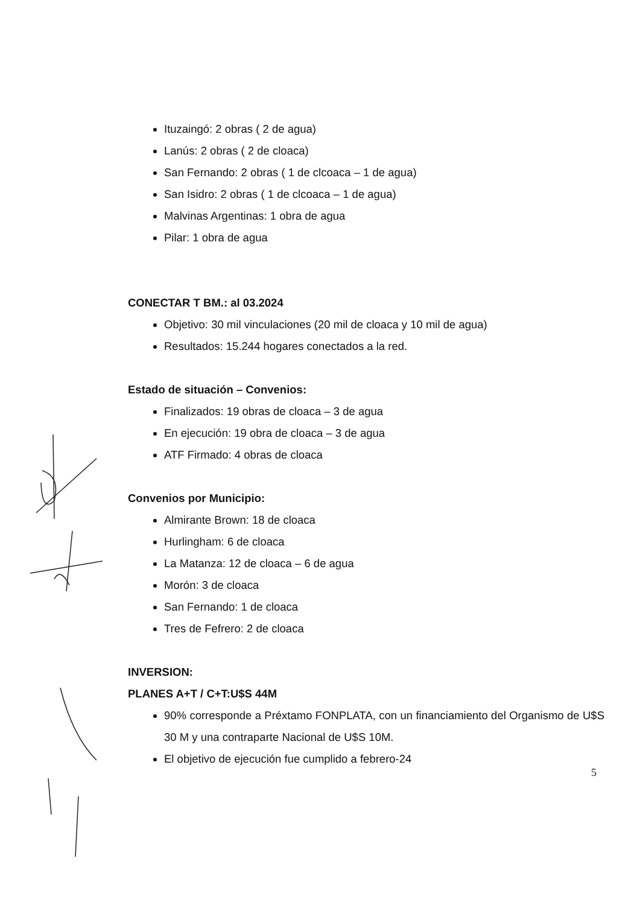Ituzaingó: 2 obras ( 2 de agua)
Lanús: 2 obras ( 2 de cloaca)
San Fernando: 2 obras ( 1 de clcoaca – 1 de agua)
San Isidro: 2 obras ( 1 de clcoaca – 1 de agua)
Malvinas Argentinas: 1 obra de agua
Pilar: 1 obra de agua
CONECTAR T BM.: al 03.2024
Objetivo: 30 mil vinculaciones (20 mil de cloaca y 10 mil de agua)
Resultados: 15.244 hogares conectados a la red.
Estado de situación – Convenios:
Finalizados: 19 obras de cloaca – 3 de agua
En ejecución: 19 obra de cloaca – 3 de agua
ATF Firmado: 4 obras de cloaca
Convenios por Municipio:
Almirante Brown: 18 de cloaca
Hurlingham: 6 de cloaca
La Matanza: 12 de cloaca – 6 de agua
Morón: 3 de cloaca
San Fernando: 1 de cloaca
Tres de Fefrero: 2 de cloaca
INVERSION:
PLANES A+T / C+T:U$S 44M
90% corresponde a Préxtamo FONPLATA, con un financiamiento del Organismo de U$S 30 M y una contraparte Nacional de U$S 10M.
El objetivo de ejecución fue cumplido a febrero-24
5